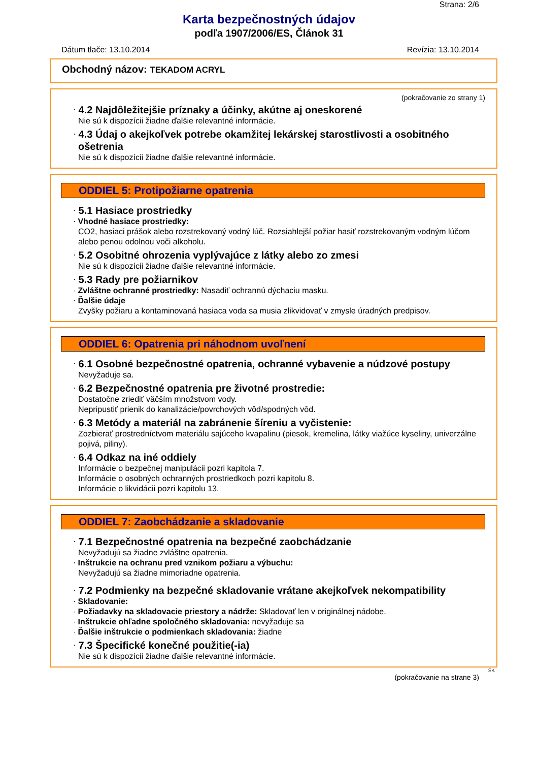Strana: 2/6
Karta bezpečnostných údajov
podľa 1907/2006/ES, Článok 31
Dátum tlače: 13.10.2014 Revízia: 13.10.2014
Obchodný názov: TEKADOM ACRYL
(pokračovanie zo strany 1)
· 4.2 Najdôležitejšie príznaky a účinky, akútne aj oneskorené
Nie sú k dispozícii žiadne ďalšie relevantné informácie.
· 4.3 Údaj o akejkoľvek potrebe okamžitej lekárskej starostlivosti a osobitného ošetrenia
Nie sú k dispozícii žiadne ďalšie relevantné informácie.
ODDIEL 5: Protipožiarne opatrenia
· 5.1 Hasiace prostriedky
· Vhodné hasiace prostriedky:
CO2, hasiaci prášok alebo rozstrekovaný vodný lúč. Rozsiahlejší požiar hasiť rozstrekovaným vodným lúčom alebo penou odolnou voči alkoholu.
· 5.2 Osobitné ohrozenia vyplývajúce z látky alebo zo zmesi
Nie sú k dispozícii žiadne ďalšie relevantné informácie.
· 5.3 Rady pre požiarnikov
· Zvláštne ochranné prostriedky: Nasadiť ochrannú dýchaciu masku.
· Ďalšie údaje
Zvyšky požiaru a kontaminovaná hasiaca voda sa musia zlikvidovať v zmysle úradných predpisov.
ODDIEL 6: Opatrenia pri náhodnom uvoľnení
· 6.1 Osobné bezpečnostné opatrenia, ochranné vybavenie a núdzové postupy
Nevyžaduje sa.
· 6.2 Bezpečnostné opatrenia pre životné prostredie:
Dostatočne zriediť väčším množstvom vody.
Nepripustiť prienik do kanalizácie/povrchových vôd/spodných vôd.
· 6.3 Metódy a materiál na zabránenie šíreniu a vyčistenie:
Zozbierať prostredníctvom materiálu sajúceho kvapalinu (piesok, kremelina, látky viažúce kyseliny, univerzálne pojivá, piliny).
· 6.4 Odkaz na iné oddiely
Informácie o bezpečnej manipulácii pozri kapitola 7.
Informácie o osobných ochranných prostriedkoch pozri kapitolu 8.
Informácie o likvidácii pozri kapitolu 13.
ODDIEL 7: Zaobchádzanie a skladovanie
· 7.1 Bezpečnostné opatrenia na bezpečné zaobchádzanie
Nevyžadujú sa žiadne zvláštne opatrenia.
· Inštrukcie na ochranu pred vznikom požiaru a výbuchu:
Nevyžadujú sa žiadne mimoriadne opatrenia.
· 7.2 Podmienky na bezpečné skladovanie vrátane akejkoľvek nekompatibility
· Skladovanie:
· Požiadavky na skladovacie priestory a nádrže: Skladovať len v originálnej nádobe.
· Inštrukcie ohľadne spoločného skladovania: nevyžaduje sa
· Ďalšie inštrukcie o podmienkach skladovania: žiadne
· 7.3 Špecifické konečné použitie(-ia)
Nie sú k dispozícii žiadne ďalšie relevantné informácie.
SK
(pokračovanie na strane 3)